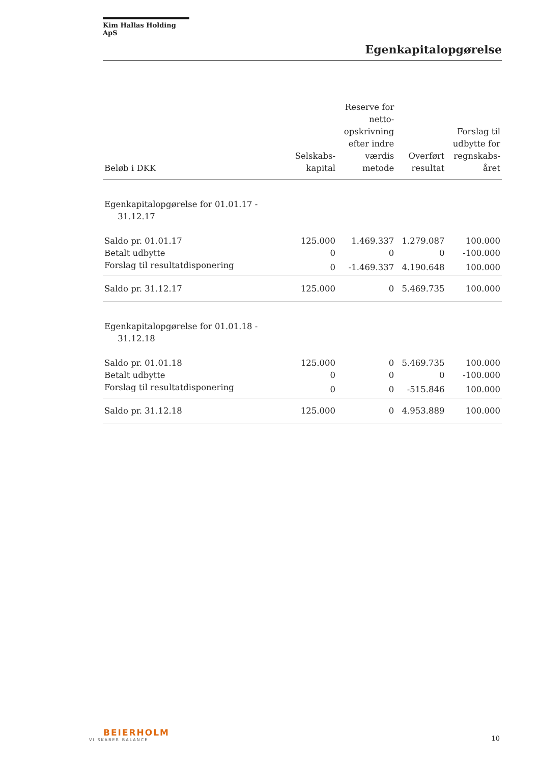Kim Hallas Holding ApS
Egenkapitalopgørelse
| Beløb i DKK | Selskabs- kapital | Reserve for netto- opskrivning efter indre værdis metode | Overført resultat | Forslag til udbytte for regnskabs- året |
| --- | --- | --- | --- | --- |
| Egenkapitalopgørelse for 01.01.17 - 31.12.17 | | | | |
| Saldo pr. 01.01.17 | 125.000 | 1.469.337 | 1.279.087 | 100.000 |
| Betalt udbytte | 0 | 0 | 0 | -100.000 |
| Forslag til resultatdisponering | 0 | -1.469.337 | 4.190.648 | 100.000 |
| Saldo pr. 31.12.17 | 125.000 | 0 | 5.469.735 | 100.000 |
| Egenkapitalopgørelse for 01.01.18 - 31.12.18 | | | | |
| Saldo pr. 01.01.18 | 125.000 | 0 | 5.469.735 | 100.000 |
| Betalt udbytte | 0 | 0 | 0 | -100.000 |
| Forslag til resultatdisponering | 0 | 0 | -515.846 | 100.000 |
| Saldo pr. 31.12.18 | 125.000 | 0 | 4.953.889 | 100.000 |
BEIERHOLM
VI SKABER BALANCE
10